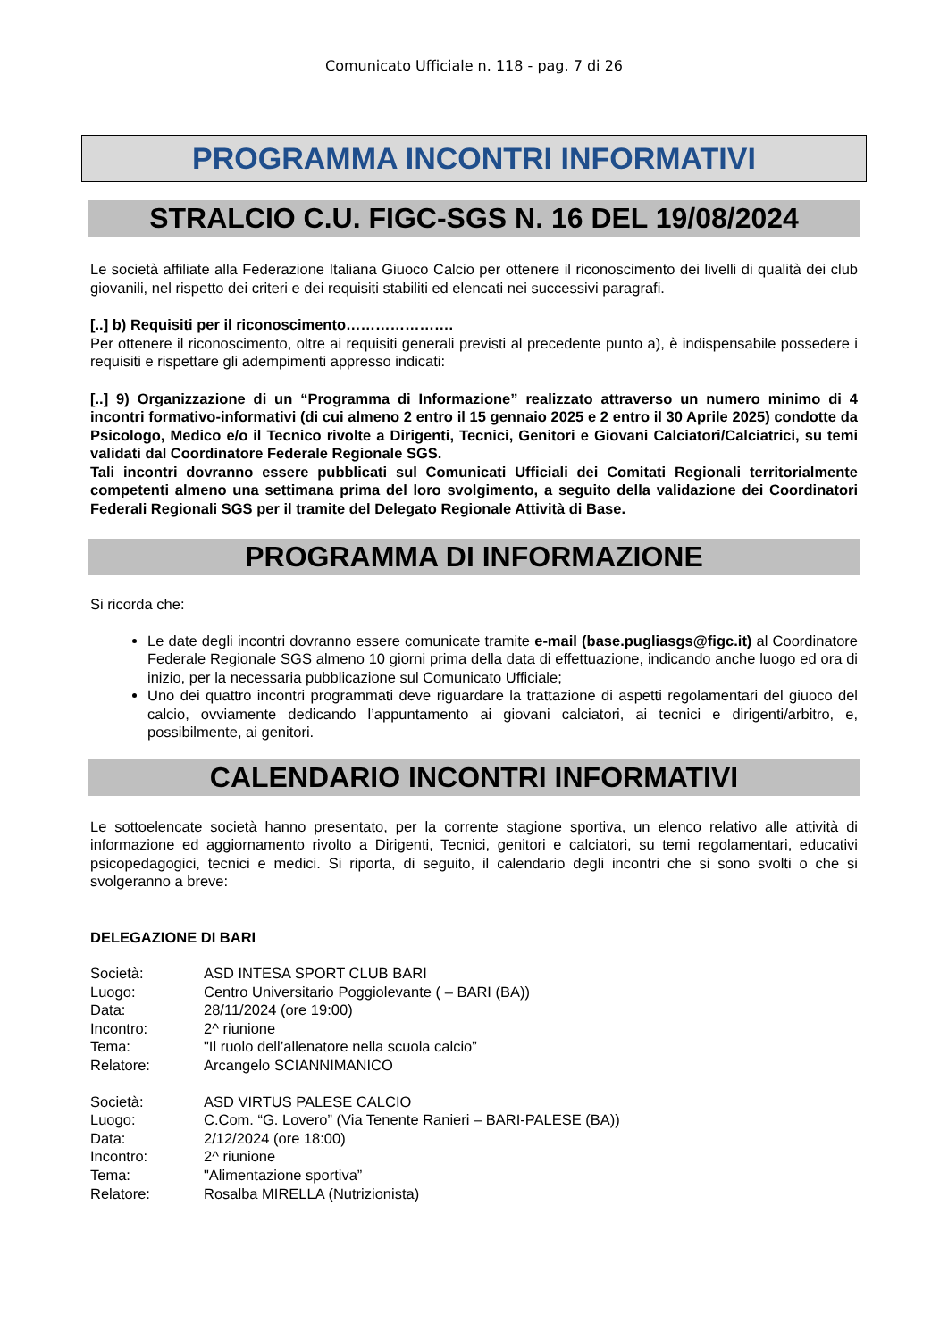Comunicato Ufficiale n. 118 - pag. 7 di 26
PROGRAMMA INCONTRI INFORMATIVI
STRALCIO C.U. FIGC-SGS N. 16 DEL 19/08/2024
Le società affiliate alla Federazione Italiana Giuoco Calcio per ottenere il riconoscimento dei livelli di qualità dei club giovanili, nel rispetto dei criteri e dei requisiti stabiliti ed elencati nei successivi paragrafi.
[..] b) Requisiti per il riconoscimento………………….
Per ottenere il riconoscimento, oltre ai requisiti generali previsti al precedente punto a), è indispensabile possedere i requisiti e rispettare gli adempimenti appresso indicati:
[..] 9) Organizzazione di un “Programma di Informazione” realizzato attraverso un numero minimo di 4 incontri formativo-informativi (di cui almeno 2 entro il 15 gennaio 2025 e 2 entro il 30 Aprile 2025) condotte da Psicologo, Medico e/o il Tecnico rivolte a Dirigenti, Tecnici, Genitori e Giovani Calciatori/Calciatrici, su temi validati dal Coordinatore Federale Regionale SGS.
Tali incontri dovranno essere pubblicati sul Comunicati Ufficiali dei Comitati Regionali territorialmente competenti almeno una settimana prima del loro svolgimento, a seguito della validazione dei Coordinatori Federali Regionali SGS per il tramite del Delegato Regionale Attività di Base.
PROGRAMMA DI INFORMAZIONE
Si ricorda che:
Le date degli incontri dovranno essere comunicate tramite e-mail (base.pugliasgs@figc.it) al Coordinatore Federale Regionale SGS almeno 10 giorni prima della data di effettuazione, indicando anche luogo ed ora di inizio, per la necessaria pubblicazione sul Comunicato Ufficiale;
Uno dei quattro incontri programmati deve riguardare la trattazione di aspetti regolamentari del giuoco del calcio, ovviamente dedicando l’appuntamento ai giovani calciatori, ai tecnici e dirigenti/arbitro, e, possibilmente, ai genitori.
CALENDARIO INCONTRI INFORMATIVI
Le sottoelencate società hanno presentato, per la corrente stagione sportiva, un elenco relativo alle attività di informazione ed aggiornamento rivolto a Dirigenti, Tecnici, genitori e calciatori, su temi regolamentari, educativi psicopedagogici, tecnici e medici. Si riporta, di seguito, il calendario degli incontri che si sono svolti o che si svolgeranno a breve:
DELEGAZIONE DI BARI
| Società: | ASD INTESA SPORT CLUB BARI |
| Luogo: | Centro Universitario Poggiolevante ( – BARI (BA)) |
| Data: | 28/11/2024 (ore 19:00) |
| Incontro: | 2^ riunione |
| Tema: | "Il ruolo dell’allenatore nella scuola calcio” |
| Relatore: | Arcangelo SCIANNIMANICO |
| Società: | ASD VIRTUS PALESE CALCIO |
| Luogo: | C.Com. “G. Lovero” (Via Tenente Ranieri – BARI-PALESE (BA)) |
| Data: | 2/12/2024 (ore 18:00) |
| Incontro: | 2^ riunione |
| Tema: | "Alimentazione sportiva” |
| Relatore: | Rosalba MIRELLA (Nutrizionista) |